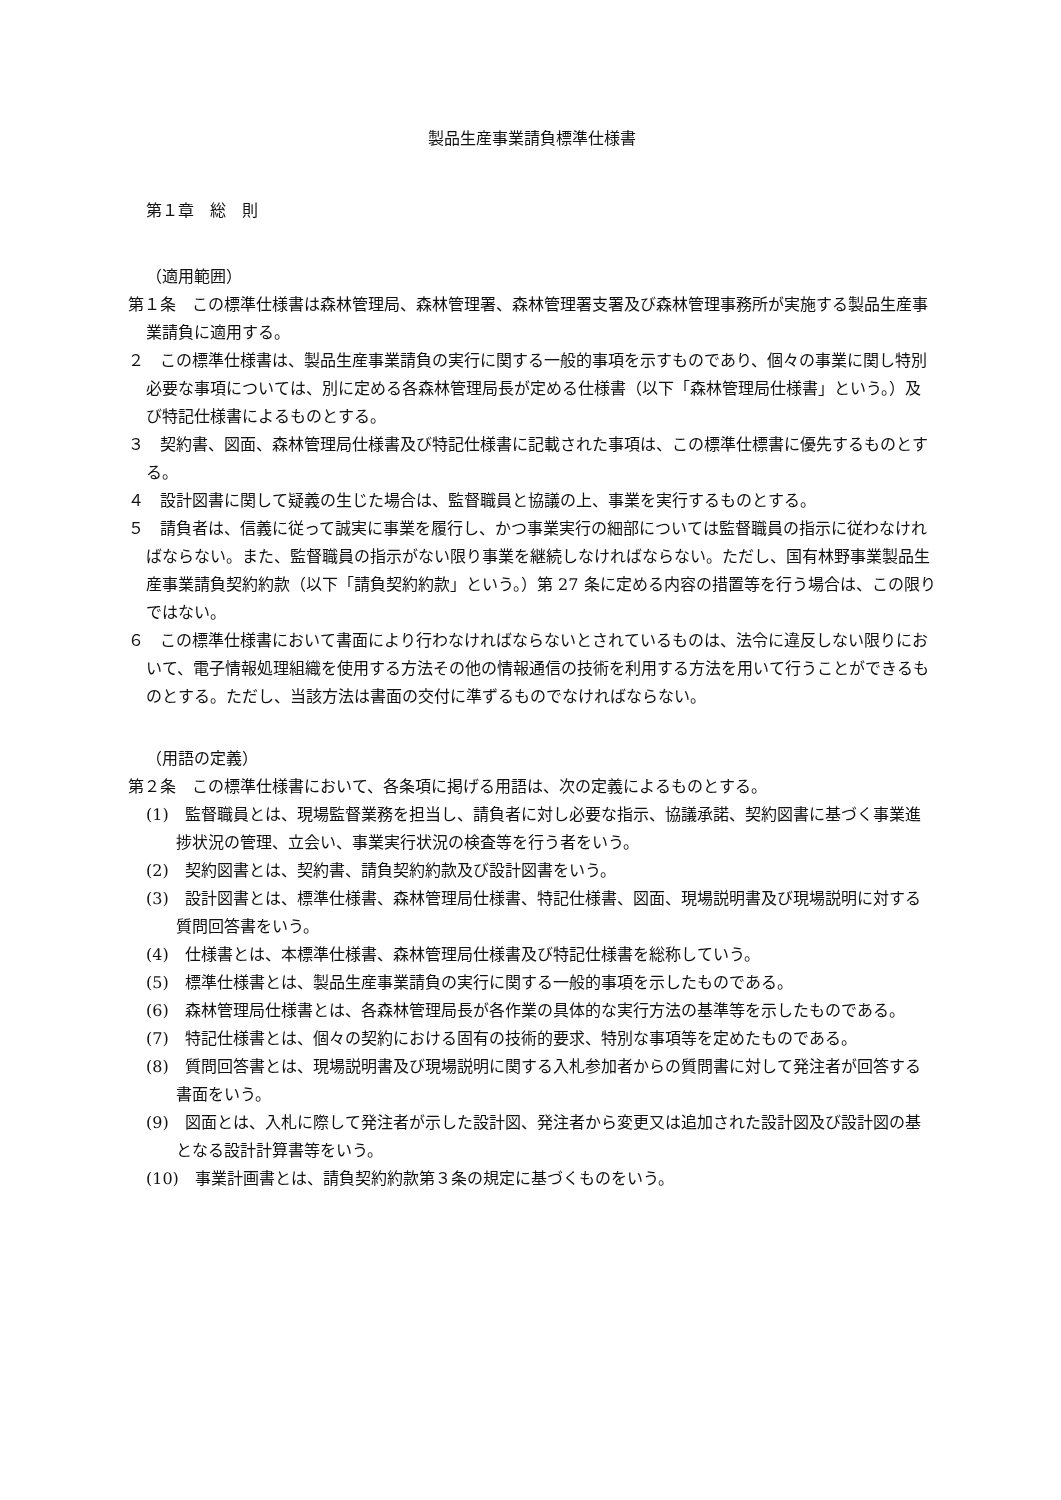製品生産事業請負標準仕様書
第１章　総　則
（適用範囲）
第１条　この標準仕様書は森林管理局、森林管理署、森林管理署支署及び森林管理事務所が実施する製品生産事業請負に適用する。
２　この標準仕様書は、製品生産事業請負の実行に関する一般的事項を示すものであり、個々の事業に関し特別必要な事項については、別に定める各森林管理局長が定める仕様書（以下「森林管理局仕様書」という。）及び特記仕様書によるものとする。
３　契約書、図面、森林管理局仕様書及び特記仕様書に記載された事項は、この標準仕標書に優先するものとする。
４　設計図書に関して疑義の生じた場合は、監督職員と協議の上、事業を実行するものとする。
５　請負者は、信義に従って誠実に事業を履行し、かつ事業実行の細部については監督職員の指示に従わなければならない。また、監督職員の指示がない限り事業を継続しなければならない。ただし、国有林野事業製品生産事業請負契約約款（以下「請負契約約款」という。）第 27 条に定める内容の措置等を行う場合は、この限りではない。
６　この標準仕様書において書面により行わなければならないとされているものは、法令に違反しない限りにおいて、電子情報処理組織を使用する方法その他の情報通信の技術を利用する方法を用いて行うことができるものとする。ただし、当該方法は書面の交付に準ずるものでなければならない。
（用語の定義）
第２条　この標準仕様書において、各条項に掲げる用語は、次の定義によるものとする。
(1)　監督職員とは、現場監督業務を担当し、請負者に対し必要な指示、協議承諾、契約図書に基づく事業進捗状況の管理、立会い、事業実行状況の検査等を行う者をいう。
(2)　契約図書とは、契約書、請負契約約款及び設計図書をいう。
(3)　設計図書とは、標準仕様書、森林管理局仕様書、特記仕様書、図面、現場説明書及び現場説明に対する質問回答書をいう。
(4)　仕様書とは、本標準仕様書、森林管理局仕様書及び特記仕様書を総称していう。
(5)　標準仕様書とは、製品生産事業請負の実行に関する一般的事項を示したものである。
(6)　森林管理局仕様書とは、各森林管理局長が各作業の具体的な実行方法の基準等を示したものである。
(7)　特記仕様書とは、個々の契約における固有の技術的要求、特別な事項等を定めたものである。
(8)　質問回答書とは、現場説明書及び現場説明に関する入札参加者からの質問書に対して発注者が回答する書面をいう。
(9)　図面とは、入札に際して発注者が示した設計図、発注者から変更又は追加された設計図及び設計図の基となる設計計算書等をいう。
(10)　事業計画書とは、請負契約約款第３条の規定に基づくものをいう。